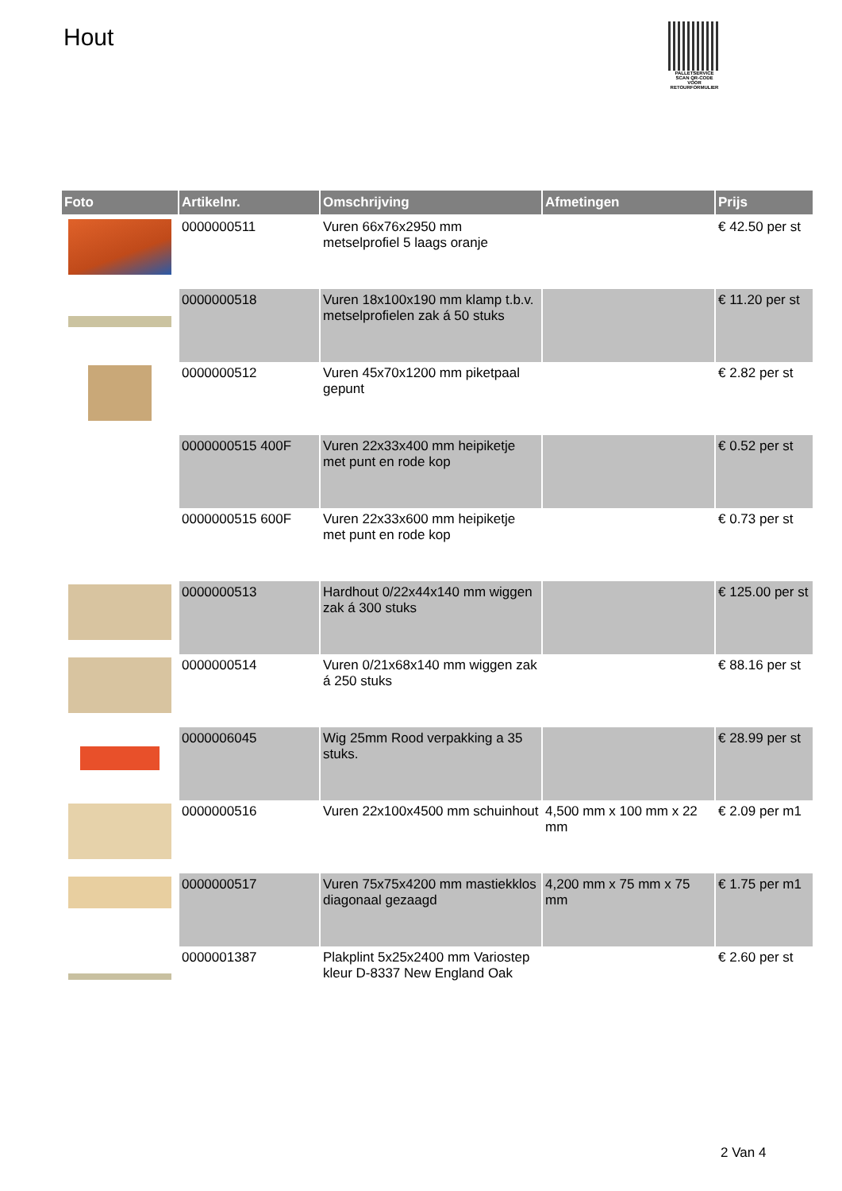Hout
PALLETSERVICE
SCAN QR-CODE VOOR RETOURFORMULIER
| Foto | Artikelnr. | Omschrijving | Afmetingen | Prijs |
| --- | --- | --- | --- | --- |
| | 0000000511 | Vuren 66x76x2950 mm metselprofiel 5 laags oranje | | € 42.50 per st |
| | 0000000518 | Vuren 18x100x190 mm klamp t.b.v. metselprofielen zak á 50 stuks | | € 11.20 per st |
| | 0000000512 | Vuren 45x70x1200 mm piketpaal gepunt | | € 2.82 per st |
| | 0000000515 400F | Vuren 22x33x400 mm heipiketje met punt en rode kop | | € 0.52 per st |
| | 0000000515 600F | Vuren 22x33x600 mm heipiketje met punt en rode kop | | € 0.73 per st |
| | 0000000513 | Hardhout 0/22x44x140 mm wiggen zak á 300 stuks | | € 125.00 per st |
| | 0000000514 | Vuren 0/21x68x140 mm wiggen zak á 250 stuks | | € 88.16 per st |
| | 0000006045 | Wig 25mm Rood verpakking a 35 stuks. | | € 28.99 per st |
| | 0000000516 | Vuren 22x100x4500 mm schuinhout | 4,500 mm x 100 mm x 22 mm | € 2.09 per m1 |
| | 0000000517 | Vuren 75x75x4200 mm mastiekklos diagonaal gezaagd | 4,200 mm x 75 mm x 75 mm | € 1.75 per m1 |
| | 0000001387 | Plakplint 5x25x2400 mm Variostep kleur D-8337 New England Oak | | € 2.60 per st |
2 Van 4